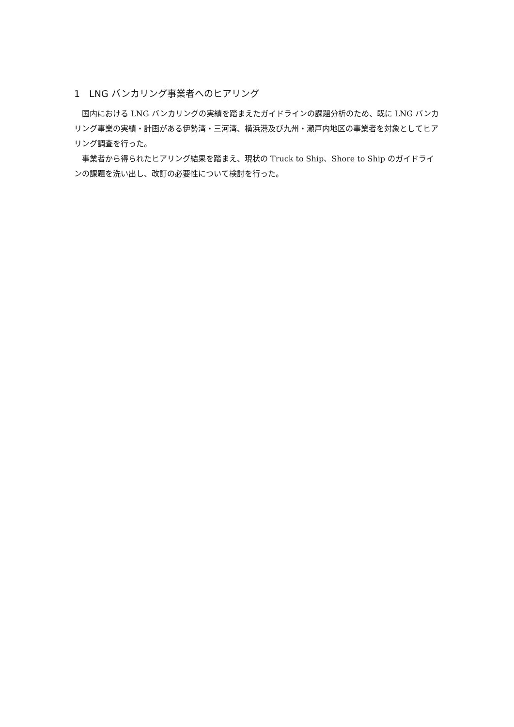1　LNG バンカリング事業者へのヒアリング
国内における LNG バンカリングの実績を踏まえたガイドラインの課題分析のため、既に LNG バンカリング事業の実績・計画がある伊勢湾・三河湾、横浜港及び九州・瀬戸内地区の事業者を対象としてヒアリング調査を行った。
事業者から得られたヒアリング結果を踏まえ、現状の Truck to Ship、Shore to Ship のガイドラインの課題を洗い出し、改訂の必要性について検討を行った。